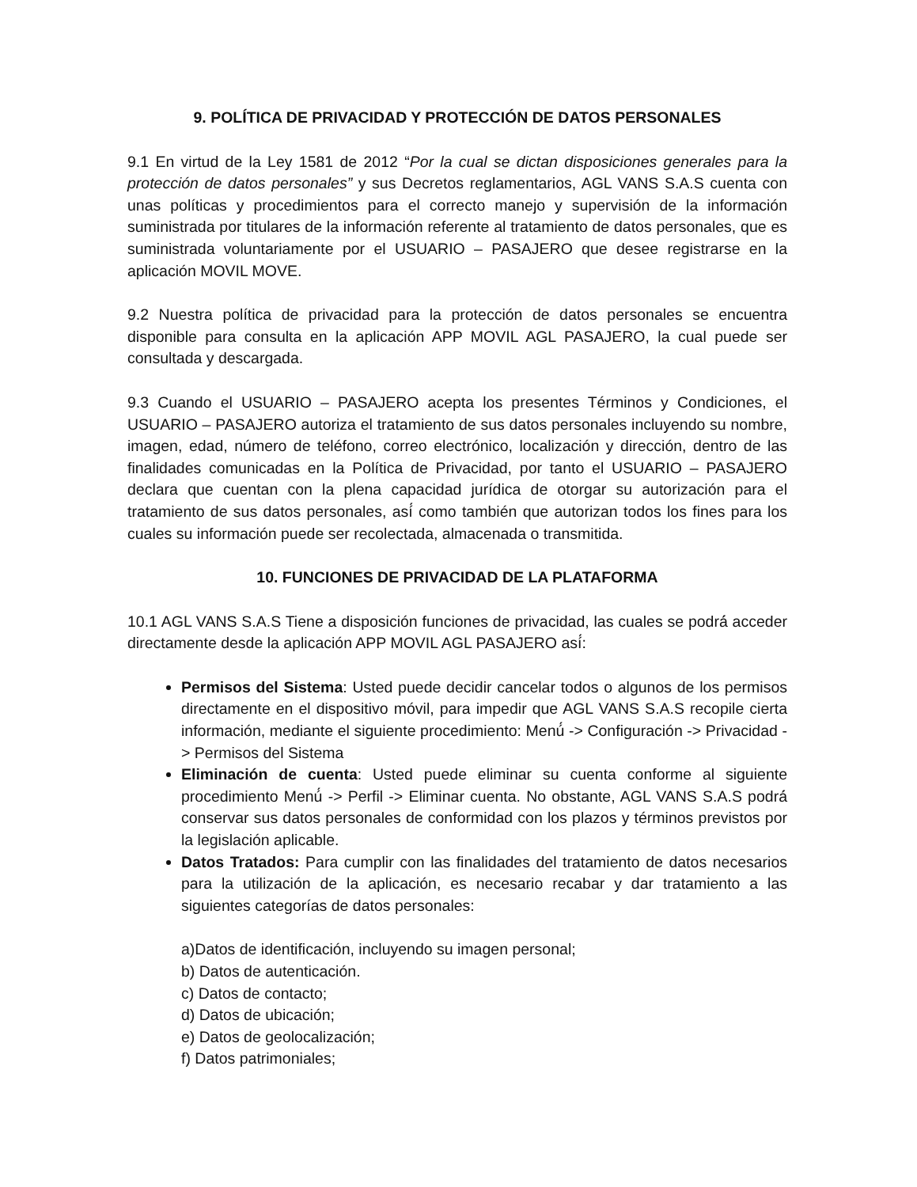9. POLÍTICA DE PRIVACIDAD Y PROTECCIÓN DE DATOS PERSONALES
9.1 En virtud de la Ley 1581 de 2012 “Por la cual se dictan disposiciones generales para la protección de datos personales” y sus Decretos reglamentarios, AGL VANS S.A.S cuenta con unas políticas y procedimientos para el correcto manejo y supervisión de la información suministrada por titulares de la información referente al tratamiento de datos personales, que es suministrada voluntariamente por el USUARIO – PASAJERO que desee registrarse en la aplicación MOVIL MOVE.
9.2 Nuestra política de privacidad para la protección de datos personales se encuentra disponible para consulta en la aplicación APP MOVIL AGL PASAJERO, la cual puede ser consultada y descargada.
9.3 Cuando el USUARIO – PASAJERO acepta los presentes Términos y Condiciones, el USUARIO – PASAJERO autoriza el tratamiento de sus datos personales incluyendo su nombre, imagen, edad, número de teléfono, correo electrónico, localización y dirección, dentro de las finalidades comunicadas en la Política de Privacidad, por tanto el USUARIO – PASAJERO declara que cuentan con la plena capacidad jurídica de otorgar su autorización para el tratamiento de sus datos personales, así́ como también que autorizan todos los fines para los cuales su información puede ser recolectada, almacenada o transmitida.
10. FUNCIONES DE PRIVACIDAD DE LA PLATAFORMA
10.1 AGL VANS S.A.S Tiene a disposición funciones de privacidad, las cuales se podrá́ acceder directamente desde la aplicación APP MOVIL AGL PASAJERO así́:
Permisos del Sistema: Usted puede decidir cancelar todos o algunos de los permisos directamente en el dispositivo móvil, para impedir que AGL VANS S.A.S recopile cierta información, mediante el siguiente procedimiento: Menú́ -> Configuración -> Privacidad -> Permisos del Sistema
Eliminación de cuenta: Usted puede eliminar su cuenta conforme al siguiente procedimiento Menú́ -> Perfil -> Eliminar cuenta. No obstante, AGL VANS S.A.S podrá́ conservar sus datos personales de conformidad con los plazos y términos previstos por la legislación aplicable.
Datos Tratados: Para cumplir con las finalidades del tratamiento de datos necesarios para la utilización de la aplicación, es necesario recabar y dar tratamiento a las siguientes categorías de datos personales:
a)Datos de identificación, incluyendo su imagen personal;
b) Datos de autenticación.
c) Datos de contacto;
d) Datos de ubicación;
e) Datos de geolocalización;
f) Datos patrimoniales;